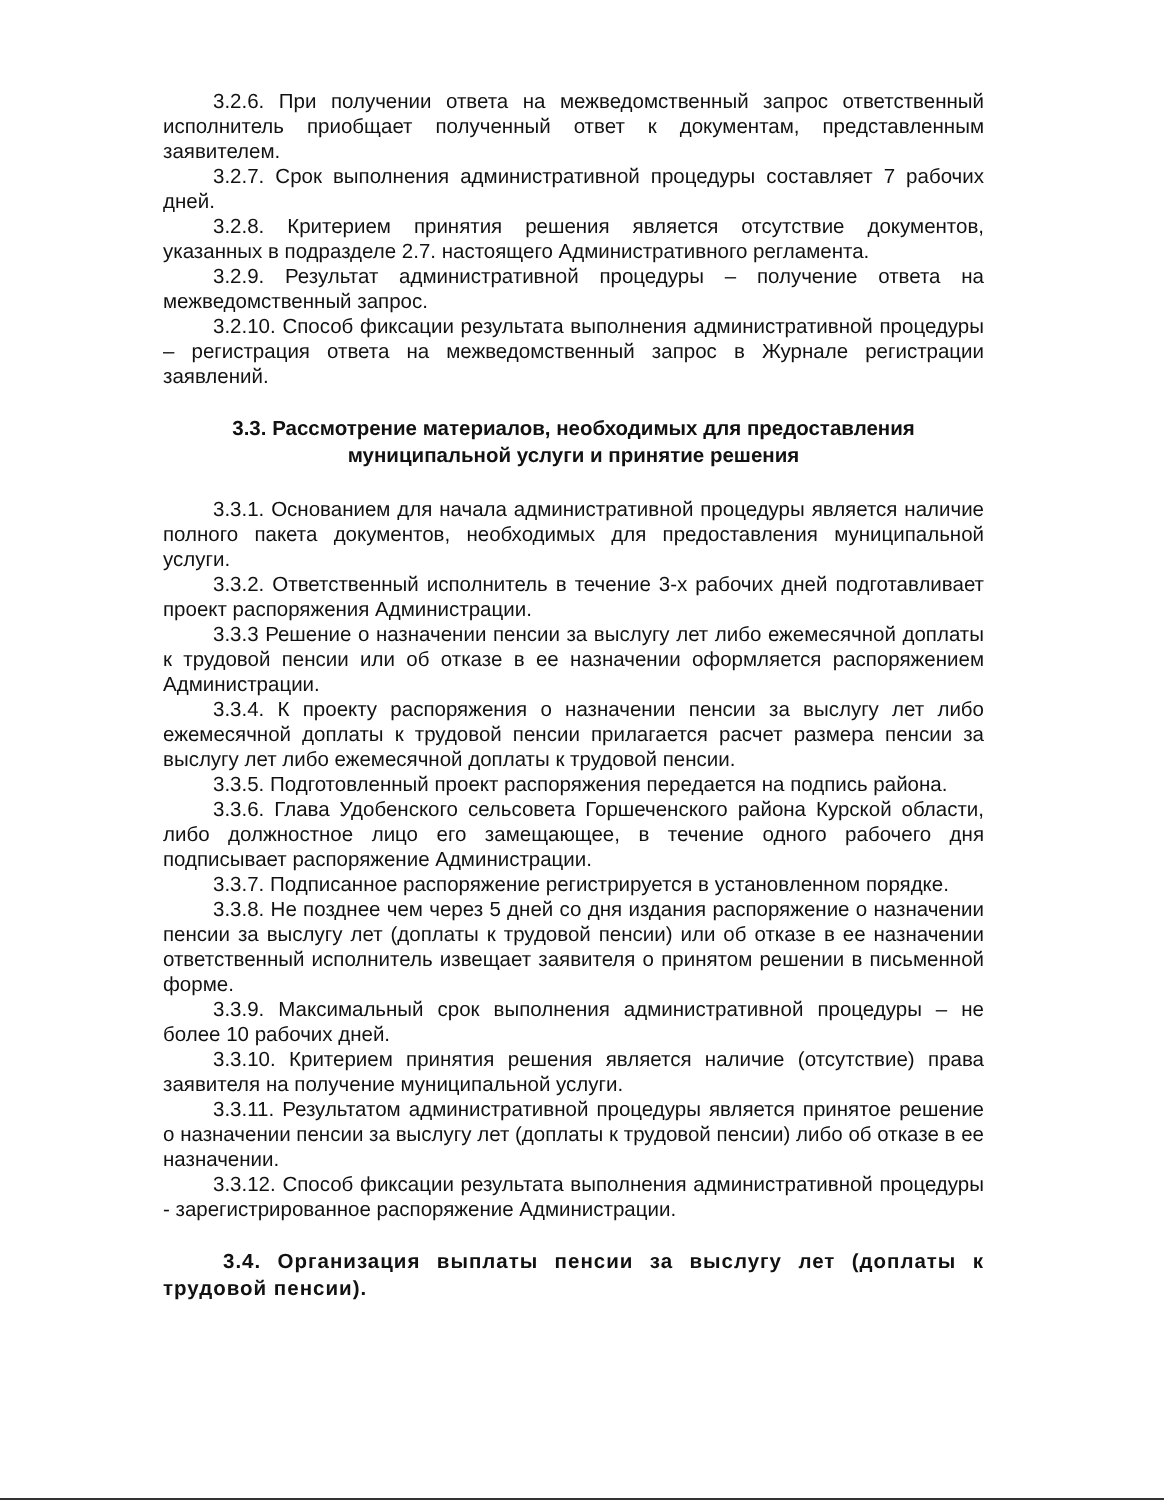3.2.6. При получении ответа на межведомственный запрос ответственный исполнитель приобщает полученный ответ к документам, представленным заявителем.
3.2.7. Срок выполнения административной процедуры составляет 7 рабочих дней.
3.2.8. Критерием принятия решения является отсутствие документов, указанных в подразделе 2.7. настоящего Административного регламента.
3.2.9. Результат административной процедуры – получение ответа на межведомственный запрос.
3.2.10. Способ фиксации результата выполнения административной процедуры – регистрация ответа на межведомственный запрос в Журнале регистрации заявлений.
3.3. Рассмотрение материалов, необходимых для предоставления
муниципальной услуги и принятие решения
3.3.1. Основанием для начала административной процедуры является наличие полного пакета документов, необходимых для предоставления муниципальной услуги.
3.3.2. Ответственный исполнитель в течение 3-х рабочих дней подготавливает проект распоряжения Администрации.
3.3.3 Решение о назначении пенсии за выслугу лет либо ежемесячной доплаты к трудовой пенсии или об отказе в ее назначении оформляется распоряжением Администрации.
3.3.4. К проекту распоряжения о назначении пенсии за выслугу лет либо ежемесячной доплаты к трудовой пенсии прилагается расчет размера пенсии за выслугу лет либо ежемесячной доплаты к трудовой пенсии.
3.3.5. Подготовленный проект распоряжения передается на подпись района.
3.3.6. Глава Удобенского сельсовета Горшеченского района Курской области, либо должностное лицо его замещающее, в течение одного рабочего дня подписывает распоряжение Администрации.
3.3.7. Подписанное распоряжение регистрируется в установленном порядке.
3.3.8. Не позднее чем через 5 дней со дня издания распоряжение о назначении пенсии за выслугу лет (доплаты к трудовой пенсии) или об отказе в ее назначении ответственный исполнитель извещает заявителя о принятом решении в письменной форме.
3.3.9. Максимальный срок выполнения административной процедуры – не более 10 рабочих дней.
3.3.10. Критерием принятия решения является наличие (отсутствие) права заявителя на получение муниципальной услуги.
3.3.11. Результатом административной процедуры является принятое решение о назначении пенсии за выслугу лет (доплаты к трудовой пенсии) либо об отказе в ее назначении.
3.3.12. Способ фиксации результата выполнения административной процедуры - зарегистрированное распоряжение Администрации.
3.4. Организация выплаты пенсии за выслугу лет (доплаты к трудовой пенсии).